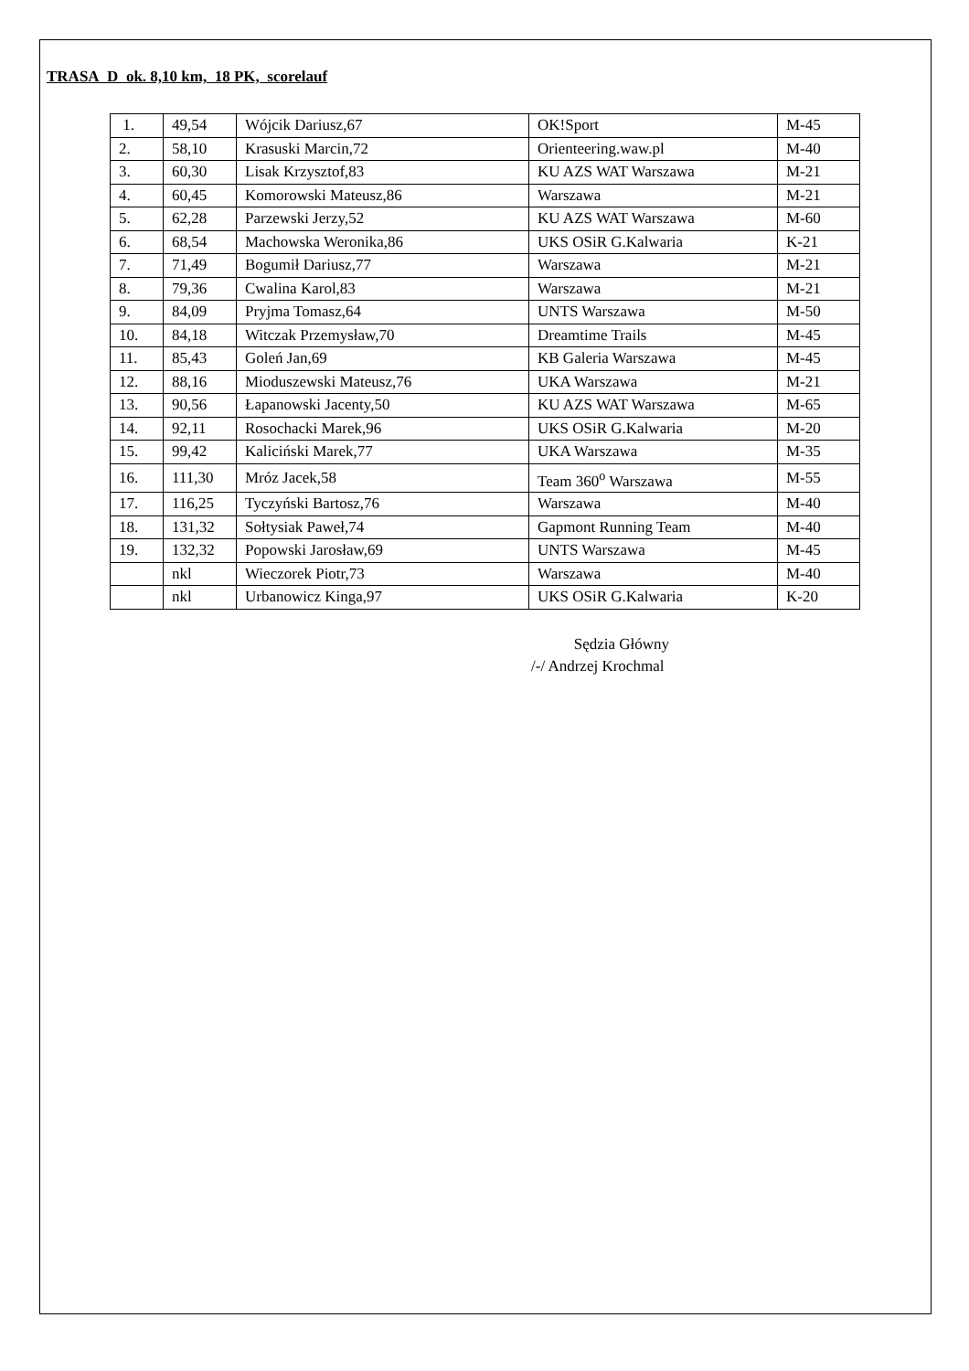TRASA D ok. 8,10 km, 18 PK, scorelauf
| 1. | 49,54 | Wójcik Dariusz,67 | OK!Sport | M-45 |
| 2. | 58,10 | Krasuski Marcin,72 | Orienteering.waw.pl | M-40 |
| 3. | 60,30 | Lisak Krzysztof,83 | KU AZS WAT Warszawa | M-21 |
| 4. | 60,45 | Komorowski Mateusz,86 | Warszawa | M-21 |
| 5. | 62,28 | Parzewski Jerzy,52 | KU AZS WAT Warszawa | M-60 |
| 6. | 68,54 | Machowska Weronika,86 | UKS OSiR G.Kalwaria | K-21 |
| 7. | 71,49 | Bogumił Dariusz,77 | Warszawa | M-21 |
| 8. | 79,36 | Cwalina Karol,83 | Warszawa | M-21 |
| 9. | 84,09 | Pryjma Tomasz,64 | UNTS Warszawa | M-50 |
| 10. | 84,18 | Witczak Przemysław,70 | Dreamtime Trails | M-45 |
| 11. | 85,43 | Goleń Jan,69 | KB Galeria Warszawa | M-45 |
| 12. | 88,16 | Mioduszewski Mateusz,76 | UKA Warszawa | M-21 |
| 13. | 90,56 | Łapanowski Jacenty,50 | KU AZS WAT Warszawa | M-65 |
| 14. | 92,11 | Rosochacki Marek,96 | UKS OSiR G.Kalwaria | M-20 |
| 15. | 99,42 | Kaliciński Marek,77 | UKA Warszawa | M-35 |
| 16. | 111,30 | Mróz Jacek,58 | Team 360<sup>o</sup> Warszawa | M-55 |
| 17. | 116,25 | Tyczyński Bartosz,76 | Warszawa | M-40 |
| 18. | 131,32 | Sołtysiak Paweł,74 | Gapmont Running Team | M-40 |
| 19. | 132,32 | Popowski Jarosław,69 | UNTS Warszawa | M-45 |
| | nkl | Wieczorek Piotr,73 | Warszawa | M-40 |
| | nkl | Urbanowicz Kinga,97 | UKS OSiR G.Kalwaria | K-20 |
Sędzia Główny
/-/ Andrzej Krochmal